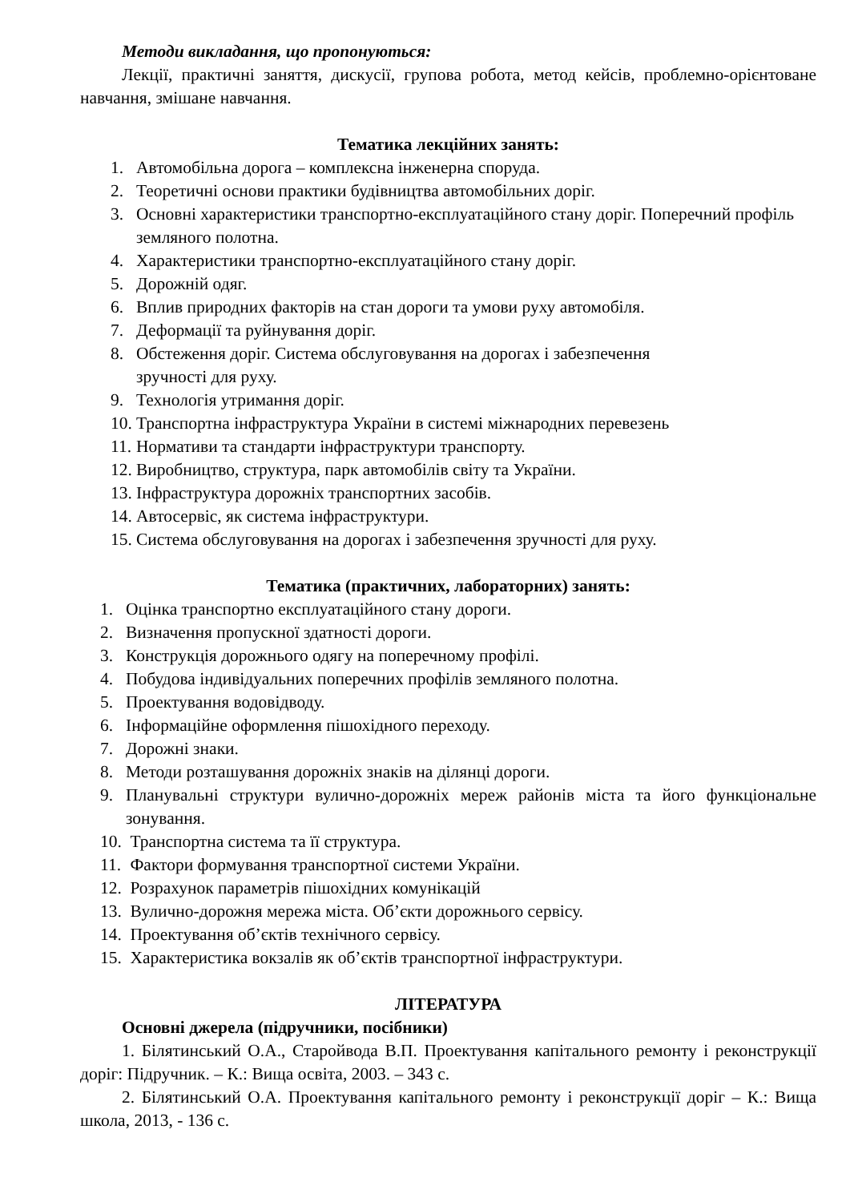Методи викладання, що пропонуються:
Лекції, практичні заняття, дискусії, групова робота, метод кейсів, проблемно-орієнтоване навчання, змішане навчання.
Тематика лекційних занять:
1. Автомобільна дорога – комплексна інженерна споруда.
2. Теоретичні основи практики будівництва автомобільних доріг.
3. Основні характеристики транспортно-експлуатаційного стану доріг. Поперечний профіль земляного полотна.
4. Характеристики транспортно-експлуатаційного стану доріг.
5. Дорожній одяг.
6. Вплив природних факторів на стан дороги та умови руху автомобіля.
7. Деформації та руйнування доріг.
8. Обстеження доріг. Система обслуговування на дорогах і забезпечення
зручності для руху.
9. Технологія утримання доріг.
10. Транспортна інфраструктура України в системі міжнародних перевезень
11. Нормативи та стандарти інфраструктури транспорту.
12. Виробництво, структура, парк автомобілів світу та України.
13. Інфраструктура дорожніх транспортних засобів.
14. Автосервіс, як система інфраструктури.
15. Система обслуговування на дорогах і забезпечення зручності для руху.
Тематика (практичних, лабораторних) занять:
1. Оцінка транспортно експлуатаційного стану дороги.
2. Визначення пропускної здатності дороги.
3. Конструкція дорожнього одягу на поперечному профілі.
4. Побудова індивідуальних поперечних профілів земляного полотна.
5. Проектування водовідводу.
6. Інформаційне оформлення пішохідного переходу.
7. Дорожні знаки.
8. Методи розташування дорожніх знаків на ділянці дороги.
9. Планувальні структури вулично-дорожніх мереж районів міста та його функціональне зонування.
10. Транспортна система та її структура.
11. Фактори формування транспортної системи України.
12. Розрахунок параметрів пішохідних комунікацій
13. Вулично-дорожня мережа міста. Об’єкти дорожнього сервісу.
14. Проектування об’єктів технічного сервісу.
15. Характеристика вокзалів як об’єктів транспортної інфраструктури.
ЛІТЕРАТУРА
Основні джерела (підручники, посібники)
1. Білятинський О.А., Старойвода В.П. Проектування капітального ремонту і реконструкції доріг: Підручник. – К.: Вища освіта, 2003. – 343 с.
2. Білятинський О.А. Проектування капітального ремонту і реконструкції доріг – К.: Вища школа, 2013, - 136 с.